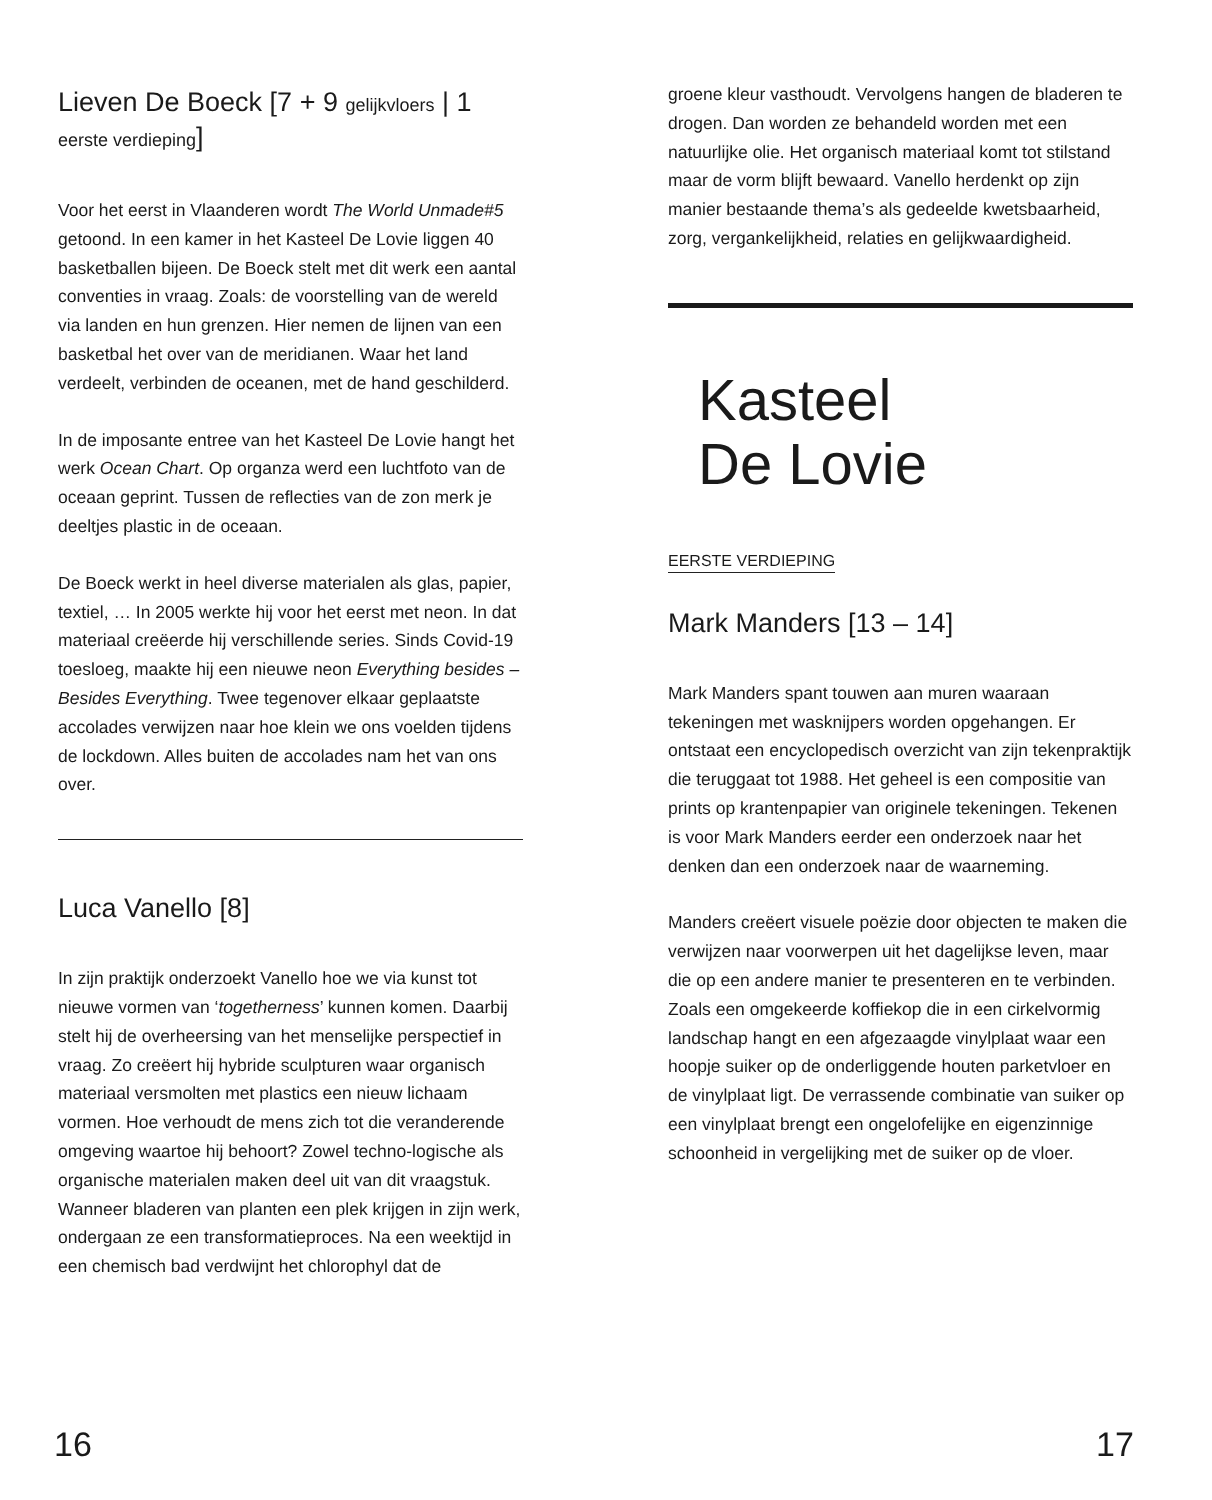Lieven De Boeck [7 + 9 gelijkvloers | 1 eerste verdieping]
Voor het eerst in Vlaanderen wordt The World Unmade#5 getoond. In een kamer in het Kasteel De Lovie liggen 40 basketballen bijeen. De Boeck stelt met dit werk een aantal conventies in vraag. Zoals: de voorstelling van de wereld via landen en hun grenzen. Hier nemen de lijnen van een basketbal het over van de meridianen. Waar het land verdeelt, verbinden de oceanen, met de hand geschilderd.
In de imposante entree van het Kasteel De Lovie hangt het werk Ocean Chart. Op organza werd een luchtfoto van de oceaan geprint. Tussen de reflecties van de zon merk je deeltjes plastic in de oceaan.
De Boeck werkt in heel diverse materialen als glas, papier, textiel, … In 2005 werkte hij voor het eerst met neon. In dat materiaal creëerde hij verschillende series. Sinds Covid-19 toesloeg, maakte hij een nieuwe neon Everything besides – Besides Everything. Twee tegenover elkaar geplaatste accolades verwijzen naar hoe klein we ons voelden tijdens de lockdown. Alles buiten de accolades nam het van ons over.
Luca Vanello [8]
In zijn praktijk onderzoekt Vanello hoe we via kunst tot nieuwe vormen van ‘togetherness’ kunnen komen. Daarbij stelt hij de overheersing van het menselijke perspectief in vraag. Zo creëert hij hybride sculpturen waar organisch materiaal versmolten met plastics een nieuw lichaam vormen. Hoe verhoudt de mens zich tot die veranderende omgeving waartoe hij behoort? Zowel techno-logische als organische materialen maken deel uit van dit vraagstuk. Wanneer bladeren van planten een plek krijgen in zijn werk, ondergaan ze een transformatieproces. Na een weektijd in een chemisch bad verdwijnt het chlorophyl dat de
groene kleur vasthoudt. Vervolgens hangen de bladeren te drogen. Dan worden ze behandeld worden met een natuurlijke olie. Het organisch materiaal komt tot stilstand maar de vorm blijft bewaard. Vanello herdenkt op zijn manier bestaande thema’s als gedeelde kwetsbaarheid, zorg, vergankelijkheid, relaties en gelijkwaardigheid.
Kasteel
De Lovie
EERSTE VERDIEPING
Mark Manders [13 – 14]
Mark Manders spant touwen aan muren waaraan tekeningen met wasknijpers worden opgehangen. Er ontstaat een encyclopedisch overzicht van zijn tekenpraktijk die teruggaat tot 1988. Het geheel is een compositie van prints op krantenpapier van originele tekeningen. Tekenen is voor Mark Manders eerder een onderzoek naar het denken dan een onderzoek naar de waarneming.
Manders creëert visuele poëzie door objecten te maken die verwijzen naar voorwerpen uit het dagelijkse leven, maar die op een andere manier te presenteren en te verbinden. Zoals een omgekeerde koffiekop die in een cirkelvormig landschap hangt en een afgezaagde vinylplaat waar een hoopje suiker op de onderliggende houten parketvloer en de vinylplaat ligt. De verrassende combinatie van suiker op een vinylplaat brengt een ongelofelijke en eigenzinnige schoonheid in vergelijking met de suiker op de vloer.
16 17